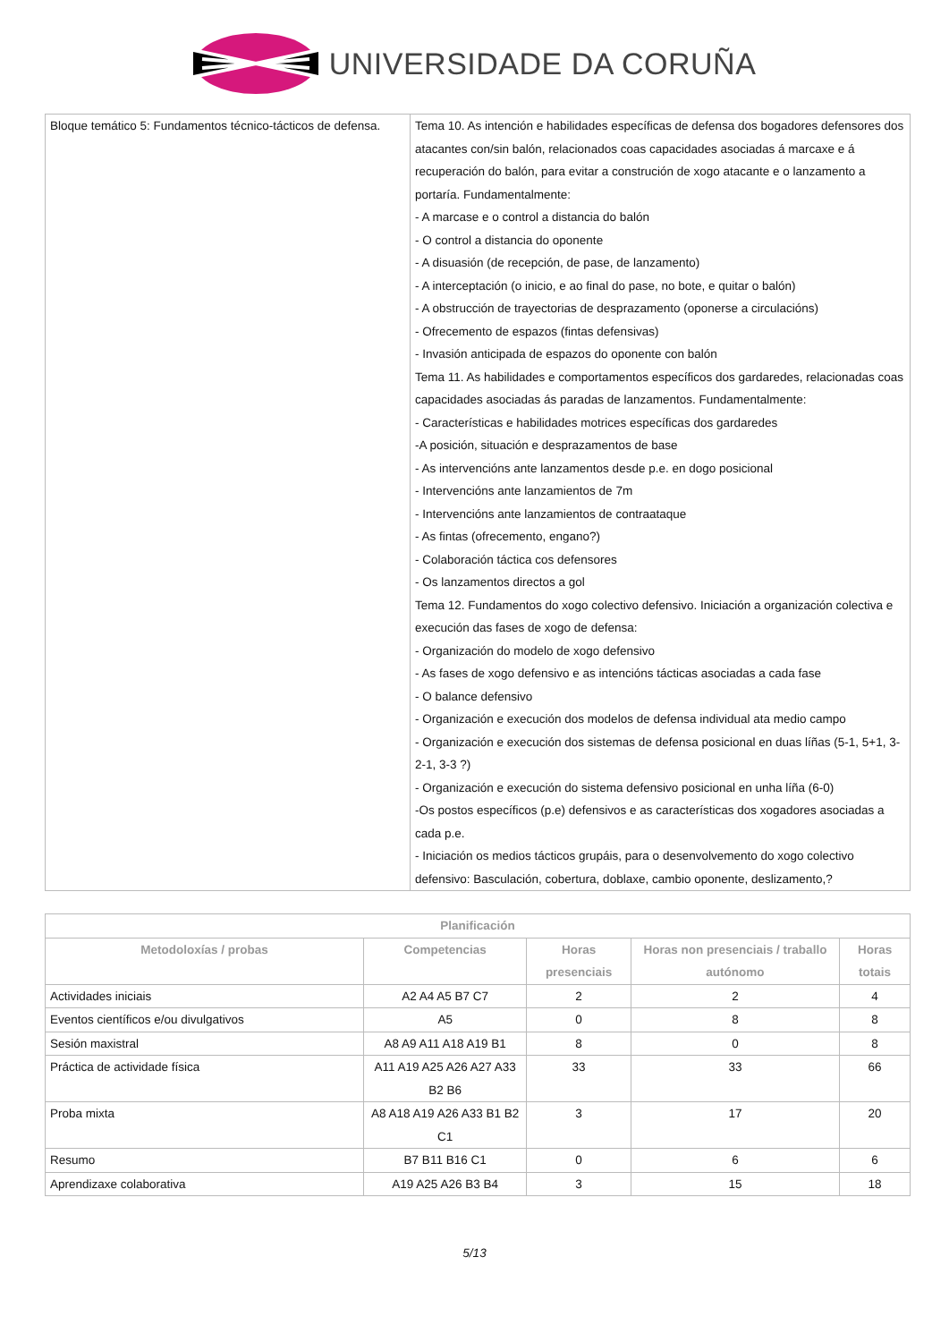UNIVERSIDADE DA CORUÑA
| Bloque temático 5: Fundamentos técnico-tácticos de defensa. | Tema 10. As intención e habilidades específicas de defensa dos bogadores defensores dos atacantes con/sin balón, relacionados coas capacidades asociadas á marcaxe e á recuperación do balón, para evitar a construción de xogo atacante e o lanzamento a portaría. Fundamentalmente: - A marcase e o control a distancia do balón - O control a distancia do oponente - A disuasión (de recepción, de pase, de lanzamento) - A interceptación (o inicio, e ao final do pase, no bote, e quitar o balón) - A obstrucción de trayectorias de desprazamento (oponerse a circulacións) - Ofrecemento de espazos (fintas defensivas) - Invasión anticipada de espazos do oponente con balón Tema 11. As habilidades e comportamentos específicos dos gardaredes, relacionadas coas capacidades asociadas ás paradas de lanzamentos. Fundamentalmente: - Características e habilidades motrices específicas dos gardaredes -A posición, situación e desprazamentos de base - As intervencións ante lanzamentos desde p.e. en dogo posicional - Intervencións ante lanzamientos de 7m - Intervencións ante lanzamientos de contraataque - As fintas (ofrecemento, engano?) - Colaboración táctica cos defensores - Os lanzamentos directos a gol Tema 12. Fundamentos do xogo colectivo defensivo. Iniciación a organización colectiva e execución das fases de xogo de defensa: - Organización do modelo de xogo defensivo - As fases de xogo defensivo e as intencións tácticas asociadas a cada fase - O balance defensivo - Organización e execución dos modelos de defensa individual ata medio campo - Organización e execución dos sistemas de defensa posicional en duas líñas (5-1, 5+1, 3-2-1, 3-3 ?) - Organización e execución do sistema defensivo posicional en unha líña (6-0) -Os postos específicos (p.e) defensivos e as características dos xogadores asociadas a cada p.e. - Iniciación os medios tácticos grupáis, para o desenvolvemento do xogo colectivo defensivo: Basculación, cobertura, doblaxe, cambio oponente, deslizamento,? |
| Planificación | | | | |
| --- | --- | --- | --- | --- |
| Metodoloxías / probas | Competencias | Horas presenciais | Horas non presenciais / traballo autónomo | Horas totais |
| Actividades iniciais | A2 A4 A5 B7 C7 | 2 | 2 | 4 |
| Eventos científicos e/ou divulgativos | A5 | 0 | 8 | 8 |
| Sesión maxistral | A8 A9 A11 A18 A19 B1 | 8 | 0 | 8 |
| Práctica de actividade física | A11 A19 A25 A26 A27 A33 B2 B6 | 33 | 33 | 66 |
| Proba mixta | A8 A18 A19 A26 A33 B1 B2 C1 | 3 | 17 | 20 |
| Resumo | B7 B11 B16 C1 | 0 | 6 | 6 |
| Aprendizaxe colaborativa | A19 A25 A26 B3 B4 | 3 | 15 | 18 |
5/13